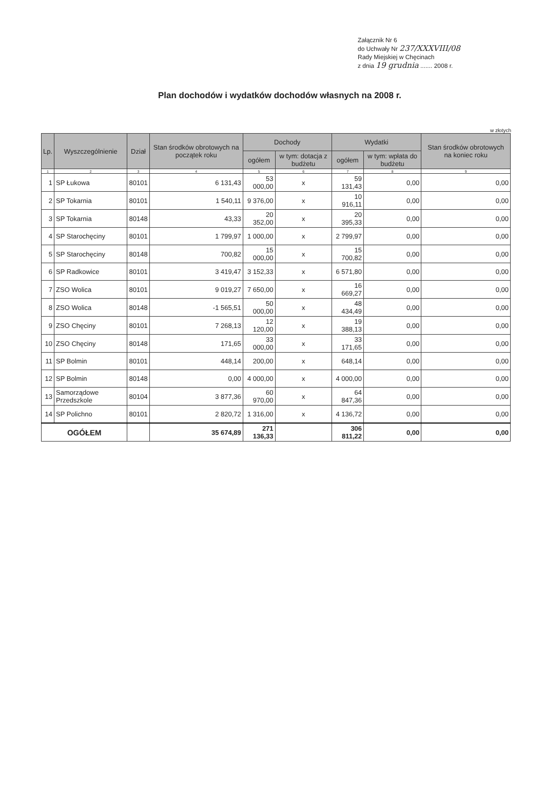Załącznik Nr 6
do Uchwały Nr 237/XXXVIII/08
Rady Miejskiej w Chęcinach
z dnia 19 grudnia ....... 2008 r.
Plan dochodów i wydatków dochodów własnych na 2008 r.
w złotych
| Lp. | Wyszczególnienie | Dział | Stan środków obrotowych na początek roku | Dochody | | Wydatki | | Stan środków obrotowych na koniec roku |
| --- | --- | --- | --- | --- | --- | --- | --- | --- |
| | | | | ogółem | w tym: dotacja z budżetu | ogółem | w tym: wpłata do budżetu | |
| 1 | 2 | 3 | 4 | 5 | 6 | 7 | 8 | 9 |
| 1 | SP Łukowa | 80101 | 6 131,43 | 53 000,00 | x | 59 131,43 | 0,00 | 0,00 |
| 2 | SP Tokarnia | 80101 | 1 540,11 | 9 376,00 | x | 10 916,11 | 0,00 | 0,00 |
| 3 | SP Tokarnia | 80148 | 43,33 | 20 352,00 | x | 20 395,33 | 0,00 | 0,00 |
| 4 | SP Starochęciny | 80101 | 1 799,97 | 1 000,00 | x | 2 799,97 | 0,00 | 0,00 |
| 5 | SP Starochęciny | 80148 | 700,82 | 15 000,00 | x | 15 700,82 | 0,00 | 0,00 |
| 6 | SP Radkowice | 80101 | 3 419,47 | 3 152,33 | x | 6 571,80 | 0,00 | 0,00 |
| 7 | ZSO Wolica | 80101 | 9 019,27 | 7 650,00 | x | 16 669,27 | 0,00 | 0,00 |
| 8 | ZSO Wolica | 80148 | -1 565,51 | 50 000,00 | x | 48 434,49 | 0,00 | 0,00 |
| 9 | ZSO Chęciny | 80101 | 7 268,13 | 12 120,00 | x | 19 388,13 | 0,00 | 0,00 |
| 10 | ZSO Chęciny | 80148 | 171,65 | 33 000,00 | x | 33 171,65 | 0,00 | 0,00 |
| 11 | SP Bolmin | 80101 | 448,14 | 200,00 | x | 648,14 | 0,00 | 0,00 |
| 12 | SP Bolmin | 80148 | 0,00 | 4 000,00 | x | 4 000,00 | 0,00 | 0,00 |
| 13 | Samorządowe Przedszkole | 80104 | 3 877,36 | 60 970,00 | x | 64 847,36 | 0,00 | 0,00 |
| 14 | SP Polichno | 80101 | 2 820,72 | 1 316,00 | x | 4 136,72 | 0,00 | 0,00 |
| OGÓŁEM | | | 35 674,89 | 271 136,33 | | 306 811,22 | 0,00 | 0,00 |